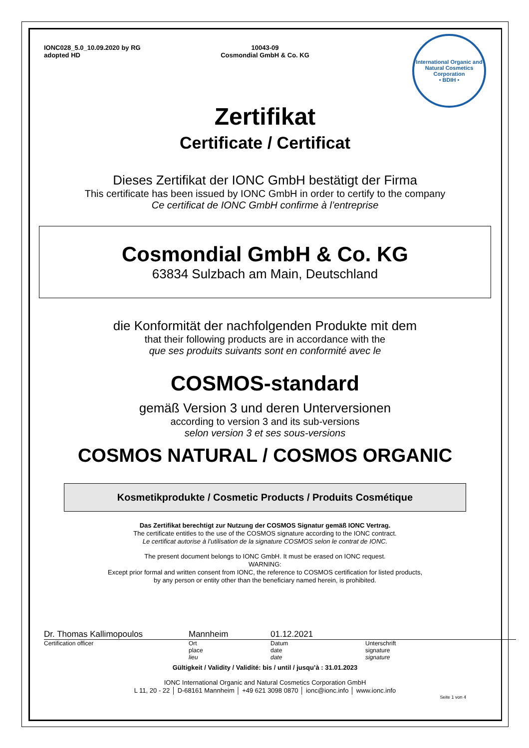IONC028_5.0_10.09.2020 by RG
adopted HD
10043-09
Cosmondial GmbH & Co. KG
International Organic and Natural Cosmetics Corporation
• BDIH •
Zertifikat
Certificate / Certificat
Dieses Zertifikat der IONC GmbH bestätigt der Firma
This certificate has been issued by IONC GmbH in order to certify to the company
Ce certificat de IONC GmbH confirme à l’entreprise
Cosmondial GmbH & Co. KG
63834 Sulzbach am Main, Deutschland
die Konformität der nachfolgenden Produkte mit dem
that their following products are in accordance with the
que ses produits suivants sont en conformité avec le
COSMOS-standard
gemäß Version 3 und deren Unterversionen
according to version 3 and its sub-versions
selon version 3 et ses sous-versions
COSMOS NATURAL / COSMOS ORGANIC
Kosmetikprodukte / Cosmetic Products / Produits Cosmétique
Das Zertifikat berechtigt zur Nutzung der COSMOS Signatur gemäß IONC Vertrag.
The certificate entitles to the use of the COSMOS signature according to the IONC contract.
Le certificat autorise à l’utilisation de la signature COSMOS selon le contrat de IONC.
The present document belongs to IONC GmbH. It must be erased on IONC request.
WARNING:
Except prior formal and written consent from IONC, the reference to COSMOS certification for listed products,
by any person or entity other than the beneficiary named herein, is prohibited.
Dr. Thomas Kallimopoulos Mannheim 01.12.2021
Certification officer Ort
place
lieu
Datum
date
date
Unterschrift
signature
signature
Gültigkeit / Validity / Validité: bis / until / jusqu’à : 31.01.2023
IONC International Organic and Natural Cosmetics Corporation GmbH
L 11, 20 - 22 │ D-68161 Mannheim │ +49 621 3098 0870 │ ionc@ionc.info │ www.ionc.info
Seite 1 von 4